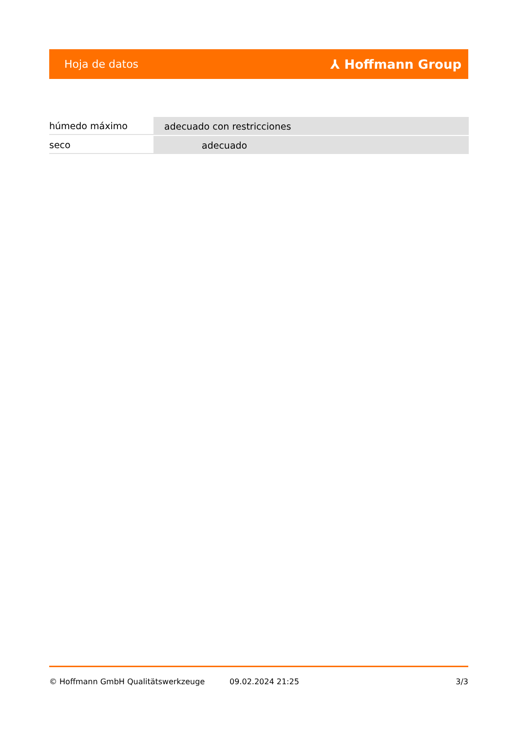Hoja de datos ⅄ Hoffmann Group
| húmedo máximo | adecuado con restricciones |
| seco | adecuado |
© Hoffmann GmbH Qualitätswerkzeuge 09.02.2024 21:25 3/3